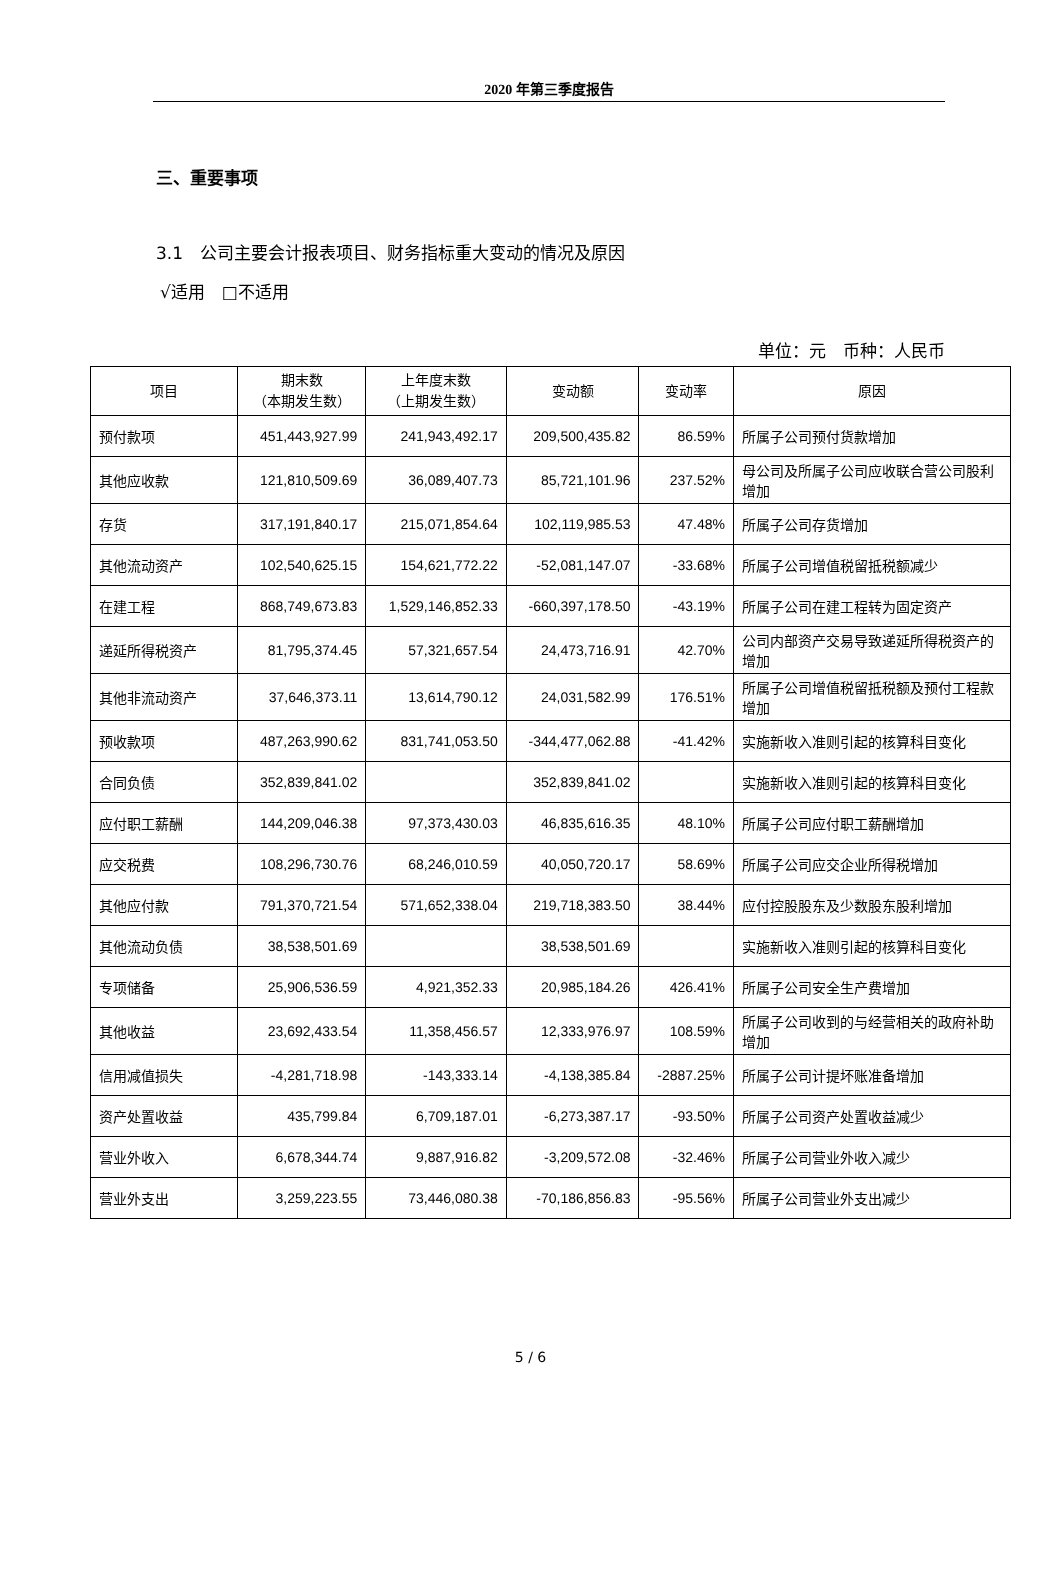2020 年第三季度报告
三、重要事项
3.1　公司主要会计报表项目、财务指标重大变动的情况及原因
√适用　□不适用
单位：元　币种：人民币
| 项目 | 期末数 （本期发生数） | 上年度末数 （上期发生数） | 变动额 | 变动率 | 原因 |
| --- | --- | --- | --- | --- | --- |
| 预付款项 | 451,443,927.99 | 241,943,492.17 | 209,500,435.82 | 86.59% | 所属子公司预付货款增加 |
| 其他应收款 | 121,810,509.69 | 36,089,407.73 | 85,721,101.96 | 237.52% | 母公司及所属子公司应收联合营公司股利增加 |
| 存货 | 317,191,840.17 | 215,071,854.64 | 102,119,985.53 | 47.48% | 所属子公司存货增加 |
| 其他流动资产 | 102,540,625.15 | 154,621,772.22 | -52,081,147.07 | -33.68% | 所属子公司增值税留抵税额减少 |
| 在建工程 | 868,749,673.83 | 1,529,146,852.33 | -660,397,178.50 | -43.19% | 所属子公司在建工程转为固定资产 |
| 递延所得税资产 | 81,795,374.45 | 57,321,657.54 | 24,473,716.91 | 42.70% | 公司内部资产交易导致递延所得税资产的增加 |
| 其他非流动资产 | 37,646,373.11 | 13,614,790.12 | 24,031,582.99 | 176.51% | 所属子公司增值税留抵税额及预付工程款增加 |
| 预收款项 | 487,263,990.62 | 831,741,053.50 | -344,477,062.88 | -41.42% | 实施新收入准则引起的核算科目变化 |
| 合同负债 | 352,839,841.02 | | 352,839,841.02 | | 实施新收入准则引起的核算科目变化 |
| 应付职工薪酬 | 144,209,046.38 | 97,373,430.03 | 46,835,616.35 | 48.10% | 所属子公司应付职工薪酬增加 |
| 应交税费 | 108,296,730.76 | 68,246,010.59 | 40,050,720.17 | 58.69% | 所属子公司应交企业所得税增加 |
| 其他应付款 | 791,370,721.54 | 571,652,338.04 | 219,718,383.50 | 38.44% | 应付控股股东及少数股东股利增加 |
| 其他流动负债 | 38,538,501.69 | | 38,538,501.69 | | 实施新收入准则引起的核算科目变化 |
| 专项储备 | 25,906,536.59 | 4,921,352.33 | 20,985,184.26 | 426.41% | 所属子公司安全生产费增加 |
| 其他收益 | 23,692,433.54 | 11,358,456.57 | 12,333,976.97 | 108.59% | 所属子公司收到的与经营相关的政府补助增加 |
| 信用减值损失 | -4,281,718.98 | -143,333.14 | -4,138,385.84 | -2887.25% | 所属子公司计提坏账准备增加 |
| 资产处置收益 | 435,799.84 | 6,709,187.01 | -6,273,387.17 | -93.50% | 所属子公司资产处置收益减少 |
| 营业外收入 | 6,678,344.74 | 9,887,916.82 | -3,209,572.08 | -32.46% | 所属子公司营业外收入减少 |
| 营业外支出 | 3,259,223.55 | 73,446,080.38 | -70,186,856.83 | -95.56% | 所属子公司营业外支出减少 |
5 / 6